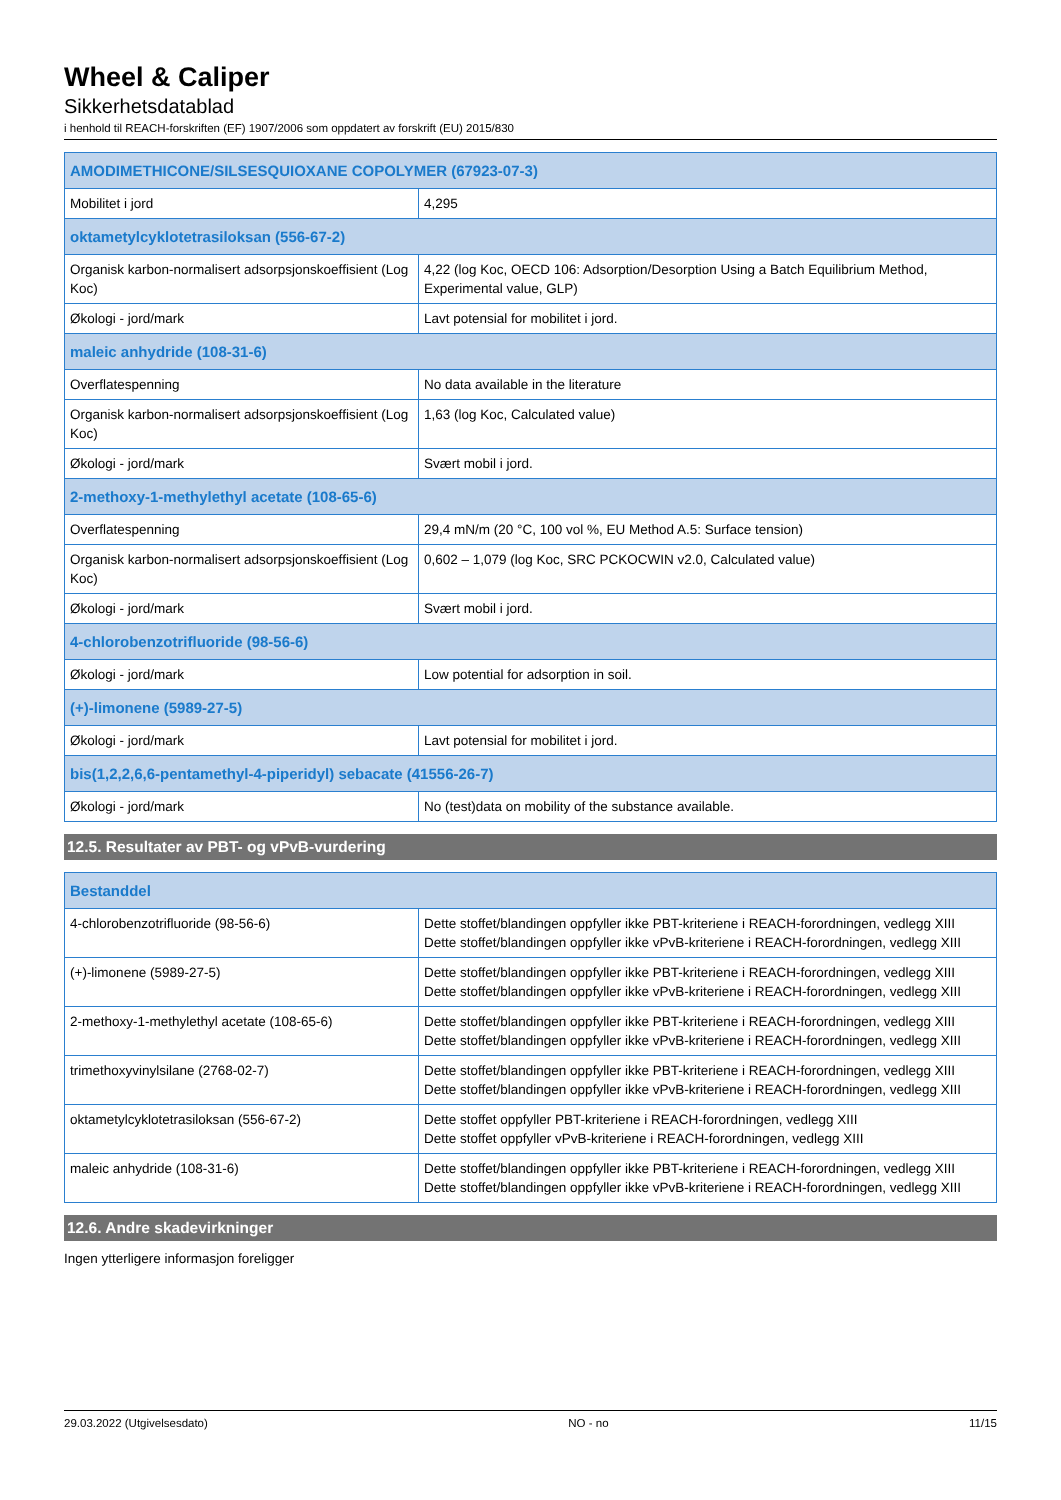Wheel & Caliper
Sikkerhetsdatablad
i henhold til REACH-forskriften (EF) 1907/2006 som oppdatert av forskrift (EU) 2015/830
| AMODIMETHICONE/SILSESQUIOXANE COPOLYMER (67923-07-3) | |
| --- | --- |
| Mobilitet i jord | 4,295 |
| oktametylcyklotetrasiloksan (556-67-2) | |
| Organisk karbon-normalisert adsorpsjonskoeffisient (Log Koc) | 4,22 (log Koc, OECD 106: Adsorption/Desorption Using a Batch Equilibrium Method, Experimental value, GLP) |
| Økologi - jord/mark | Lavt potensial for mobilitet i jord. |
| maleic anhydride (108-31-6) | |
| Overflatespenning | No data available in the literature |
| Organisk karbon-normalisert adsorpsjonskoeffisient (Log Koc) | 1,63 (log Koc, Calculated value) |
| Økologi - jord/mark | Svært mobil i jord. |
| 2-methoxy-1-methylethyl acetate (108-65-6) | |
| Overflatespenning | 29,4 mN/m (20 °C, 100 vol %, EU Method A.5: Surface tension) |
| Organisk karbon-normalisert adsorpsjonskoeffisient (Log Koc) | 0,602 – 1,079 (log Koc, SRC PCKOCWIN v2.0, Calculated value) |
| Økologi - jord/mark | Svært mobil i jord. |
| 4-chlorobenzotrifluoride (98-56-6) | |
| Økologi - jord/mark | Low potential for adsorption in soil. |
| (+)-limonene (5989-27-5) | |
| Økologi - jord/mark | Lavt potensial for mobilitet i jord. |
| bis(1,2,2,6,6-pentamethyl-4-piperidyl) sebacate (41556-26-7) | |
| Økologi - jord/mark | No (test)data on mobility of the substance available. |
12.5. Resultater av PBT- og vPvB-vurdering
| Bestanddel | |
| --- | --- |
| 4-chlorobenzotrifluoride (98-56-6) | Dette stoffet/blandingen oppfyller ikke PBT-kriteriene i REACH-forordningen, vedlegg XIII Dette stoffet/blandingen oppfyller ikke vPvB-kriteriene i REACH-forordningen, vedlegg XIII |
| (+)-limonene (5989-27-5) | Dette stoffet/blandingen oppfyller ikke PBT-kriteriene i REACH-forordningen, vedlegg XIII Dette stoffet/blandingen oppfyller ikke vPvB-kriteriene i REACH-forordningen, vedlegg XIII |
| 2-methoxy-1-methylethyl acetate (108-65-6) | Dette stoffet/blandingen oppfyller ikke PBT-kriteriene i REACH-forordningen, vedlegg XIII Dette stoffet/blandingen oppfyller ikke vPvB-kriteriene i REACH-forordningen, vedlegg XIII |
| trimethoxyvinylsilane (2768-02-7) | Dette stoffet/blandingen oppfyller ikke PBT-kriteriene i REACH-forordningen, vedlegg XIII Dette stoffet/blandingen oppfyller ikke vPvB-kriteriene i REACH-forordningen, vedlegg XIII |
| oktametylcyklotetrasiloksan (556-67-2) | Dette stoffet oppfyller PBT-kriteriene i REACH-forordningen, vedlegg XIII Dette stoffet oppfyller vPvB-kriteriene i REACH-forordningen, vedlegg XIII |
| maleic anhydride (108-31-6) | Dette stoffet/blandingen oppfyller ikke PBT-kriteriene i REACH-forordningen, vedlegg XIII Dette stoffet/blandingen oppfyller ikke vPvB-kriteriene i REACH-forordningen, vedlegg XIII |
12.6. Andre skadevirkninger
Ingen ytterligere informasjon foreligger
29.03.2022 (Utgivelsesdato) NO - no 11/15